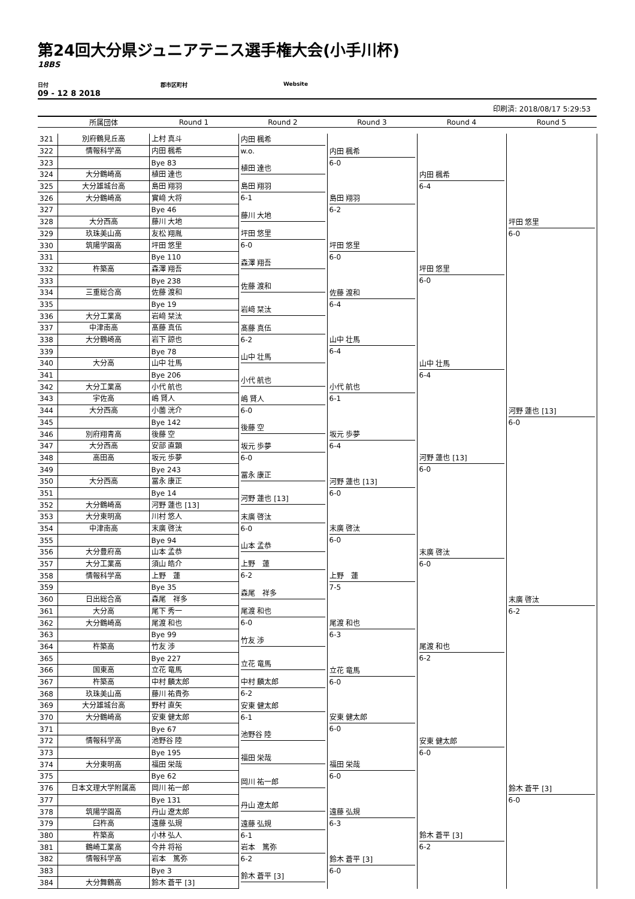第24回大分県ジュニアテニス選手権大会(小手川杯)
18BS
日付 郡市区町村 Website
09 - 12 8 2018
印刷済: 2018/08/17 5:29:53
| | 所属団体 | Round 1 | Round 2 | Round 3 | Round 4 | Round 5 |
| --- | --- | --- | --- | --- | --- | --- |
| 321 | 別府鶴見丘高 | 上村 真斗 | 内田 楓希 w.o. | 内田 楓希 6-0 | 内田 楓希 6-4 | 坪田 悠里 6-0 |
| 322 | 情報科学高 | 内田 楓希 | | | | |
| 323 | | Bye 83 | 植田 達也 | | | |
| 324 | 大分鶴崎高 | 植田 達也 | | | | |
| 325 | 大分雄城台高 | 島田 翔羽 | 島田 翔羽 6-1 | 島田 翔羽 6-2 | | |
| 326 | 大分鶴崎高 | 實﨑 大将 | | | | |
| 327 | | Bye 46 | 藤川 大地 | | | |
| 328 | 大分西高 | 藤川 大地 | | | | |
| 329 | 玖珠美山高 | 友松 翔胤 | 坪田 悠里 6-0 | 坪田 悠里 6-0 | 坪田 悠里 6-0 | |
| 330 | 筑陽学園高 | 坪田 悠里 | | | | |
| 331 | | Bye 110 | 森澤 翔吾 | | | |
| 332 | 杵築高 | 森澤 翔吾 | | | | |
| 333 | | Bye 238 | 佐藤 渡和 | 佐藤 渡和 6-4 | | |
| 334 | 三重総合高 | 佐藤 渡和 | | | | |
| 335 | | Bye 19 | 岩﨑 栞汰 | | | |
| 336 | 大分工業高 | 岩﨑 栞汰 | | | | |
| 337 | 中津南高 | 髙藤 真伍 | 髙藤 真伍 6-2 | 山中 壮馬 6-4 | 山中 壮馬 6-4 | 河野 蓮也 [13] 6-0 |
| 338 | 大分鶴崎高 | 岩下 諒也 | | | | |
| 339 | | Bye 78 | 山中 壮馬 | | | |
| 340 | 大分高 | 山中 壮馬 | | | | |
| 341 | | Bye 206 | 小代 航也 | 小代 航也 6-1 | | |
| 342 | 大分工業高 | 小代 航也 | | | | |
| 343 | 宇佐高 | 嶋 賢人 | 嶋 賢人 6-0 | | | |
| 344 | 大分西高 | 小薗 洸介 | | | | |
| 345 | | Bye 142 | 後藤 空 | 坂元 歩夢 6-4 | 河野 蓮也 [13] 6-0 | |
| 346 | 別府翔青高 | 後藤 空 | | | | |
| 347 | 大分西高 | 安部 直顕 | 坂元 歩夢 6-0 | | | |
| 348 | 高田高 | 坂元 歩夢 | | | | |
| 349 | | Bye 243 | 冨永 康正 | 河野 蓮也 [13] 6-0 | | |
| 350 | 大分西高 | 冨永 康正 | | | | |
| 351 | | Bye 14 | 河野 蓮也 [13] | | | |
| 352 | 大分鶴崎高 | 河野 蓮也 [13] | | | | |
| 353 | 大分東明高 | 川村 悠人 | 末廣 啓汰 6-0 | 末廣 啓汰 6-0 | 末廣 啓汰 6-0 | 末廣 啓汰 6-2 |
| 354 | 中津南高 | 末廣 啓汰 | | | | |
| 355 | | Bye 94 | 山本 孟恭 | | | |
| 356 | 大分豊府高 | 山本 孟恭 | | | | |
| 357 | 大分工業高 | 須山 皓介 | 上野 蓮 6-2 | 上野 蓮 7-5 | | |
| 358 | 情報科学高 | 上野 蓮 | | | | |
| 359 | | Bye 35 | 森尾 祥多 | | | |
| 360 | 日出総合高 | 森尾 祥多 | | | | |
| 361 | 大分高 | 尾下 秀一 | 尾渡 和也 6-0 | 尾渡 和也 6-3 | 尾渡 和也 6-2 | |
| 362 | 大分鶴崎高 | 尾渡 和也 | | | | |
| 363 | | Bye 99 | 竹友 渉 | | | |
| 364 | 杵築高 | 竹友 渉 | | | | |
| 365 | | Bye 227 | 立花 竜馬 | 立花 竜馬 6-0 | | |
| 366 | 国東高 | 立花 竜馬 | | | | |
| 367 | 杵築高 | 中村 麟太郎 | 中村 麟太郎 6-2 | | | |
| 368 | 玖珠美山高 | 藤川 祐貴弥 | | | | |
| 369 | 大分雄城台高 | 野村 直矢 | 安東 健太郎 6-1 | 安東 健太郎 6-0 | 安東 健太郎 6-0 | 鈴木 蒼平 [3] 6-0 |
| 370 | 大分鶴崎高 | 安東 健太郎 | | | | |
| 371 | | Bye 67 | 池野谷 陸 | | | |
| 372 | 情報科学高 | 池野谷 陸 | | | | |
| 373 | | Bye 195 | 福田 栄哉 | 福田 栄哉 6-0 | | |
| 374 | 大分東明高 | 福田 栄哉 | | | | |
| 375 | | Bye 62 | 岡川 祐一郎 | | | |
| 376 | 日本文理大学附属高 | 岡川 祐一郎 | | | | |
| 377 | | Bye 131 | 丹山 遼太郎 | 遠藤 弘規 6-3 | 鈴木 蒼平 [3] 6-2 | |
| 378 | 筑陽学園高 | 丹山 遼太郎 | | | | |
| 379 | 臼杵高 | 遠藤 弘規 | 遠藤 弘規 6-1 | | | |
| 380 | 杵築高 | 小林 弘人 | | | | |
| 381 | 鶴崎工業高 | 今井 将裕 | 岩本 篤弥 6-2 | 鈴木 蒼平 [3] 6-0 | | |
| 382 | 情報科学高 | 岩本 篤弥 | | | | |
| 383 | | Bye 3 | 鈴木 蒼平 [3] | | | |
| 384 | 大分舞鶴高 | 鈴木 蒼平 [3] | | | | |